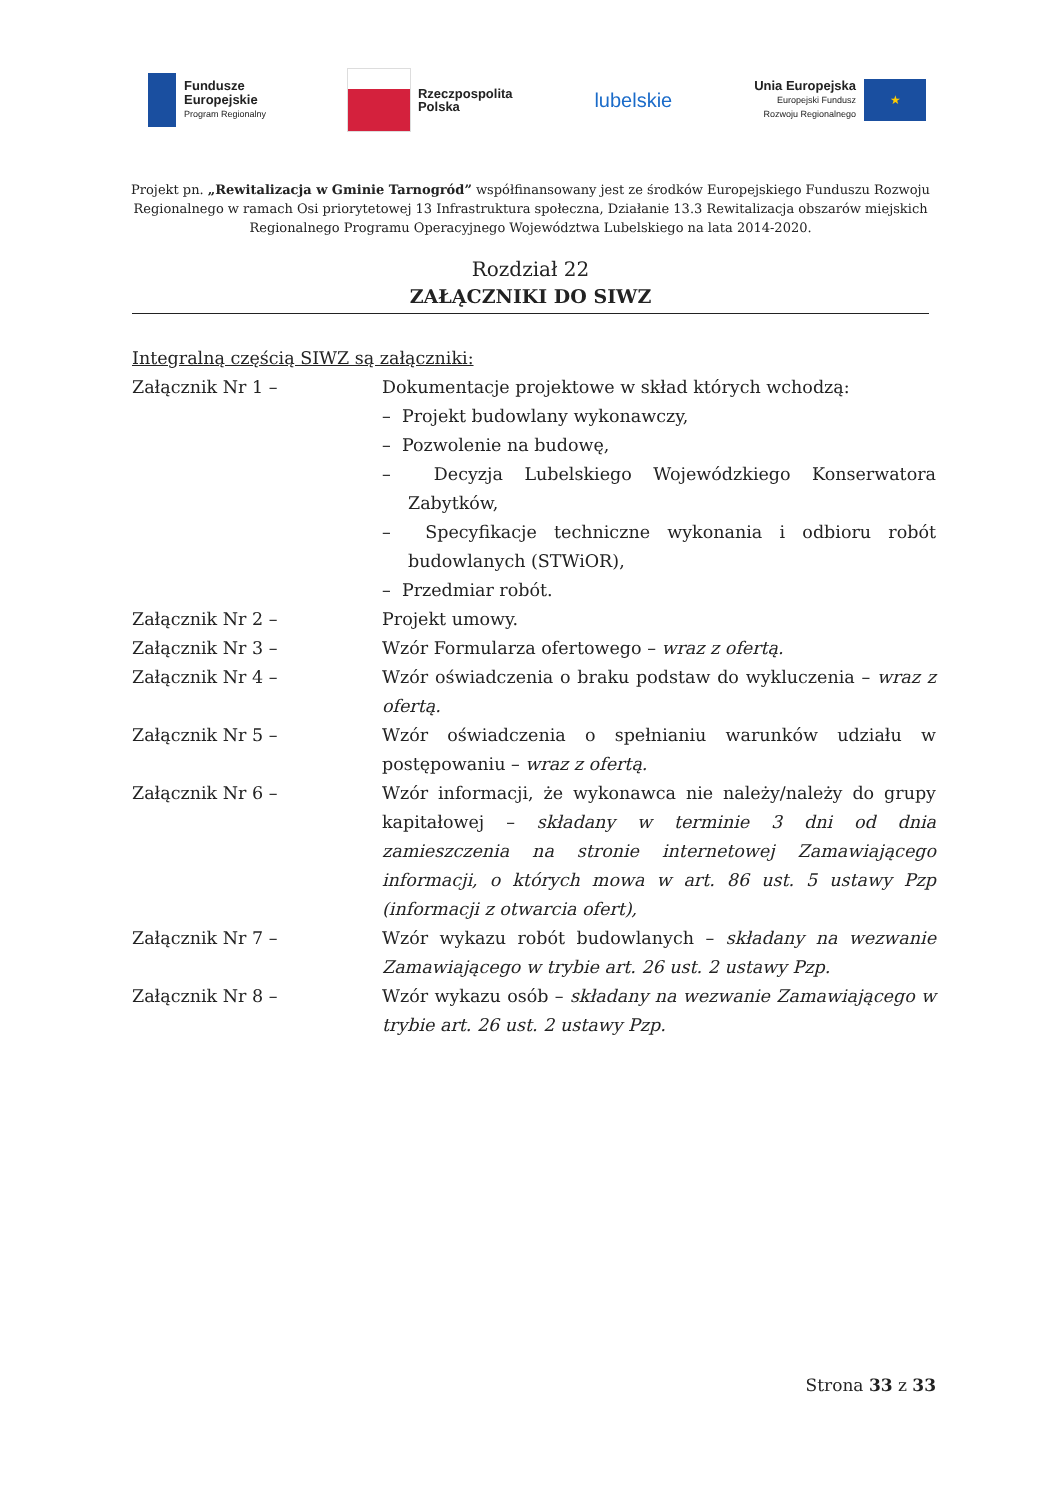Fundusze
Europejskie
Program Regionalny
Rzeczpospolita
Polska
lubelskie
Unia Europejska
Europejski Fundusz
Rozwoju Regionalnego
★
Projekt pn. „Rewitalizacja w Gminie Tarnogród” współfinansowany jest ze środków Europejskiego Funduszu Rozwoju Regionalnego w ramach Osi priorytetowej 13 Infrastruktura społeczna, Działanie 13.3 Rewitalizacja obszarów miejskich Regionalnego Programu Operacyjnego Województwa Lubelskiego na lata 2014-2020.
Rozdział 22
ZAŁĄCZNIKI DO SIWZ
Integralną częścią SIWZ są załączniki:
Załącznik Nr 1 – Dokumentacje projektowe w skład których wchodzą:
– Projekt budowlany wykonawczy,
– Pozwolenie na budowę,
– Decyzja Lubelskiego Wojewódzkiego Konserwatora Zabytków,
– Specyfikacje techniczne wykonania i odbioru robót budowlanych (STWiOR),
– Przedmiar robót.
Załącznik Nr 2 – Projekt umowy.
Załącznik Nr 3 – Wzór Formularza ofertowego – wraz z ofertą.
Załącznik Nr 4 – Wzór oświadczenia o braku podstaw do wykluczenia – wraz z ofertą.
Załącznik Nr 5 – Wzór oświadczenia o spełnianiu warunków udziału w postępowaniu – wraz z ofertą.
Załącznik Nr 6 – Wzór informacji, że wykonawca nie należy/należy do grupy kapitałowej – składany w terminie 3 dni od dnia zamieszczenia na stronie internetowej Zamawiającego informacji, o których mowa w art. 86 ust. 5 ustawy Pzp (informacji z otwarcia ofert),
Załącznik Nr 7 – Wzór wykazu robót budowlanych – składany na wezwanie Zamawiającego w trybie art. 26 ust. 2 ustawy Pzp.
Załącznik Nr 8 – Wzór wykazu osób – składany na wezwanie Zamawiającego w trybie art. 26 ust. 2 ustawy Pzp.
Strona 33 z 33